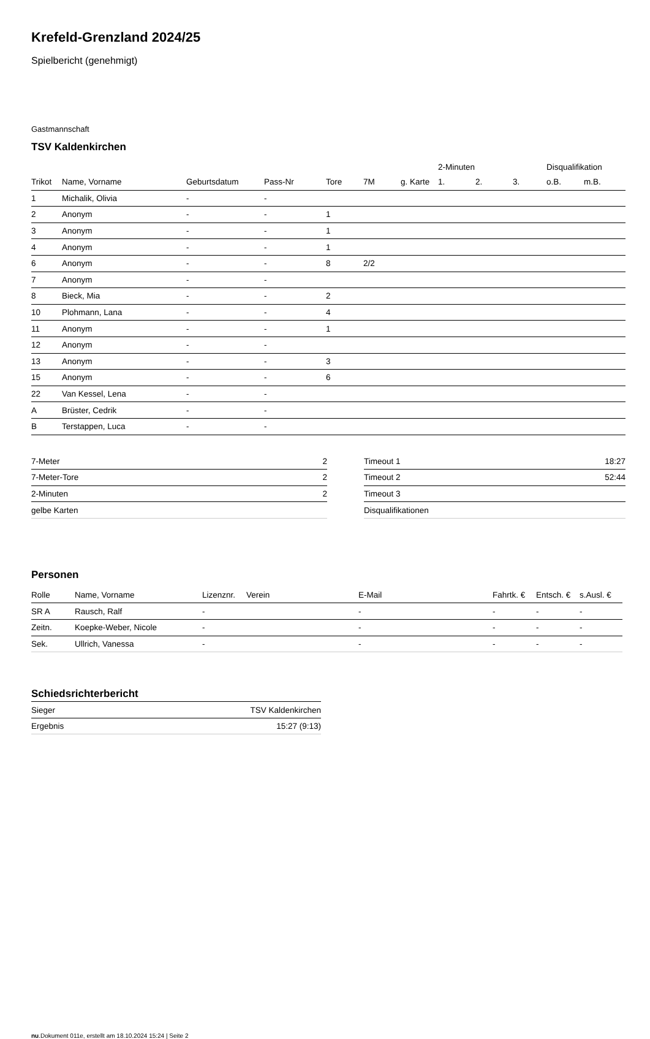Krefeld-Grenzland 2024/25
Spielbericht (genehmigt)
Gastmannschaft
TSV Kaldenkirchen
| | | | | | | | 2-Minuten | | | Disqualifikation | |
| Trikot | Name, Vorname | Geburtsdatum | Pass-Nr | Tore | 7M | g. Karte | 1. | 2. | 3. | o.B. | m.B. |
| 1 | Michalik, Olivia | - | - | | | | | | | | |
| 2 | Anonym | - | - | 1 | | | | | | | |
| 3 | Anonym | - | - | 1 | | | | | | | |
| 4 | Anonym | - | - | 1 | | | | | | | |
| 6 | Anonym | - | - | 8 | 2/2 | | | | | | |
| 7 | Anonym | - | - | | | | | | | | |
| 8 | Bieck, Mia | - | - | 2 | | | | | | | |
| 10 | Plohmann, Lana | - | - | 4 | | | | | | | |
| 11 | Anonym | - | - | 1 | | | | | | | |
| 12 | Anonym | - | - | | | | | | | | |
| 13 | Anonym | - | - | 3 | | | | | | | |
| 15 | Anonym | - | - | 6 | | | | | | | |
| 22 | Van Kessel, Lena | - | - | | | | | | | | |
| A | Brüster, Cedrik | - | - | | | | | | | | |
| B | Terstappen, Luca | - | - | | | | | | | | |
| 7-Meter | 2 |
| 7-Meter-Tore | 2 |
| 2-Minuten | 2 |
| gelbe Karten | |
| Timeout 1 | 18:27 |
| Timeout 2 | 52:44 |
| Timeout 3 | |
| Disqualifikationen | |
Personen
| Rolle | Name, Vorname | Lizenznr. | Verein | E-Mail | Fahrtk. € | Entsch. € | s.Ausl. € |
| --- | --- | --- | --- | --- | --- | --- | --- |
| SR A | Rausch, Ralf | - | | - | - | - | - |
| Zeitn. | Koepke-Weber, Nicole | - | | - | - | - | - |
| Sek. | Ullrich, Vanessa | - | | - | - | - | - |
Schiedsrichterbericht
| Sieger | TSV Kaldenkirchen |
| Ergebnis | 15:27 (9:13) |
nu.Dokument 011e, erstellt am 18.10.2024 15:24 | Seite 2